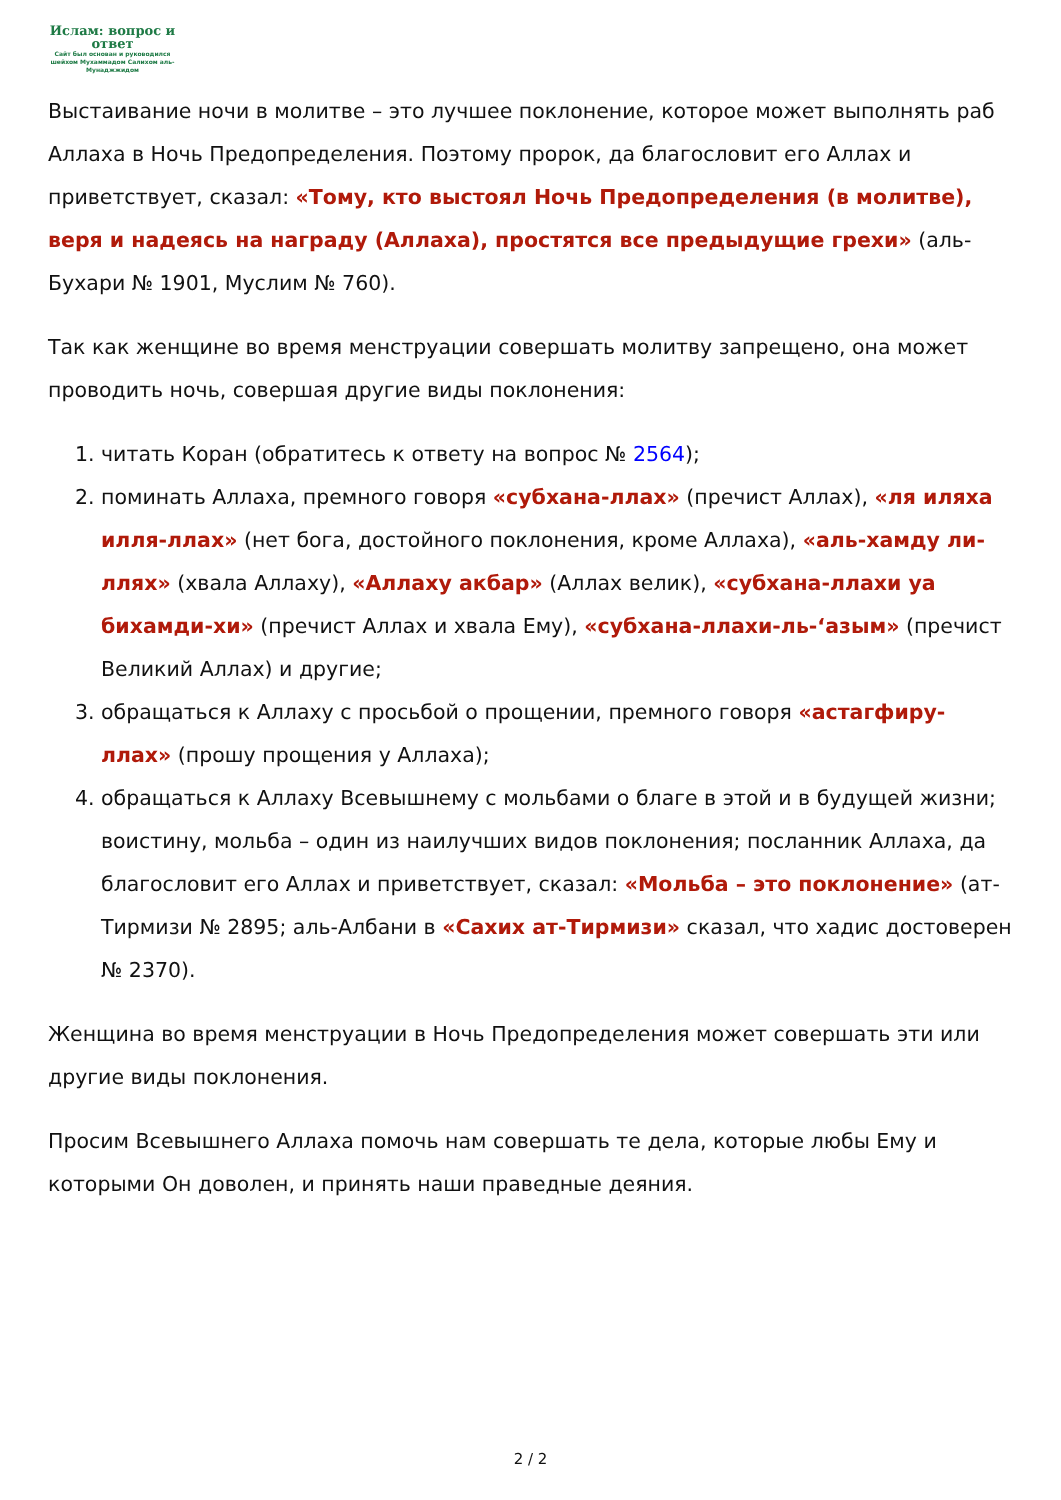Ислам: вопрос и ответ
Сайт был основан и руководился шейхом Мухаммадом Салихом аль-Мунаджжидом
Выстаивание ночи в молитве – это лучшее поклонение, которое может выполнять раб Аллаха в Ночь Предопределения. Поэтому пророк, да благословит его Аллах и приветствует, сказал: «Тому, кто выстоял Ночь Предопределения (в молитве), веря и надеясь на награду (Аллаха), простятся все предыдущие грехи» (аль-Бухари № 1901, Муслим № 760).
Так как женщине во время менструации совершать молитву запрещено, она может проводить ночь, совершая другие виды поклонения:
1. читать Коран (обратитесь к ответу на вопрос № 2564);
2. поминать Аллаха, премного говоря «субхана-ллах» (пречист Аллах), «ля иляха илля-ллах» (нет бога, достойного поклонения, кроме Аллаха), «аль-хамду ли-ллях» (хвала Аллаху), «Аллаху акбар» (Аллах велик), «субхана-ллахи уа бихамди-хи» (пречист Аллах и хвала Ему), «субхана-ллахи-ль-‘азым» (пречист Великий Аллах) и другие;
3. обращаться к Аллаху с просьбой о прощении, премного говоря «астагфиру-ллах» (прошу прощения у Аллаха);
4. обращаться к Аллаху Всевышнему с мольбами о благе в этой и в будущей жизни; воистину, мольба – один из наилучших видов поклонения; посланник Аллаха, да благословит его Аллах и приветствует, сказал: «Мольба – это поклонение» (ат-Тирмизи № 2895; аль-Албани в «Сахих ат-Тирмизи» сказал, что хадис достоверен № 2370).
Женщина во время менструации в Ночь Предопределения может совершать эти или другие виды поклонения.
Просим Всевышнего Аллаха помочь нам совершать те дела, которые любы Ему и которыми Он доволен, и принять наши праведные деяния.
2 / 2